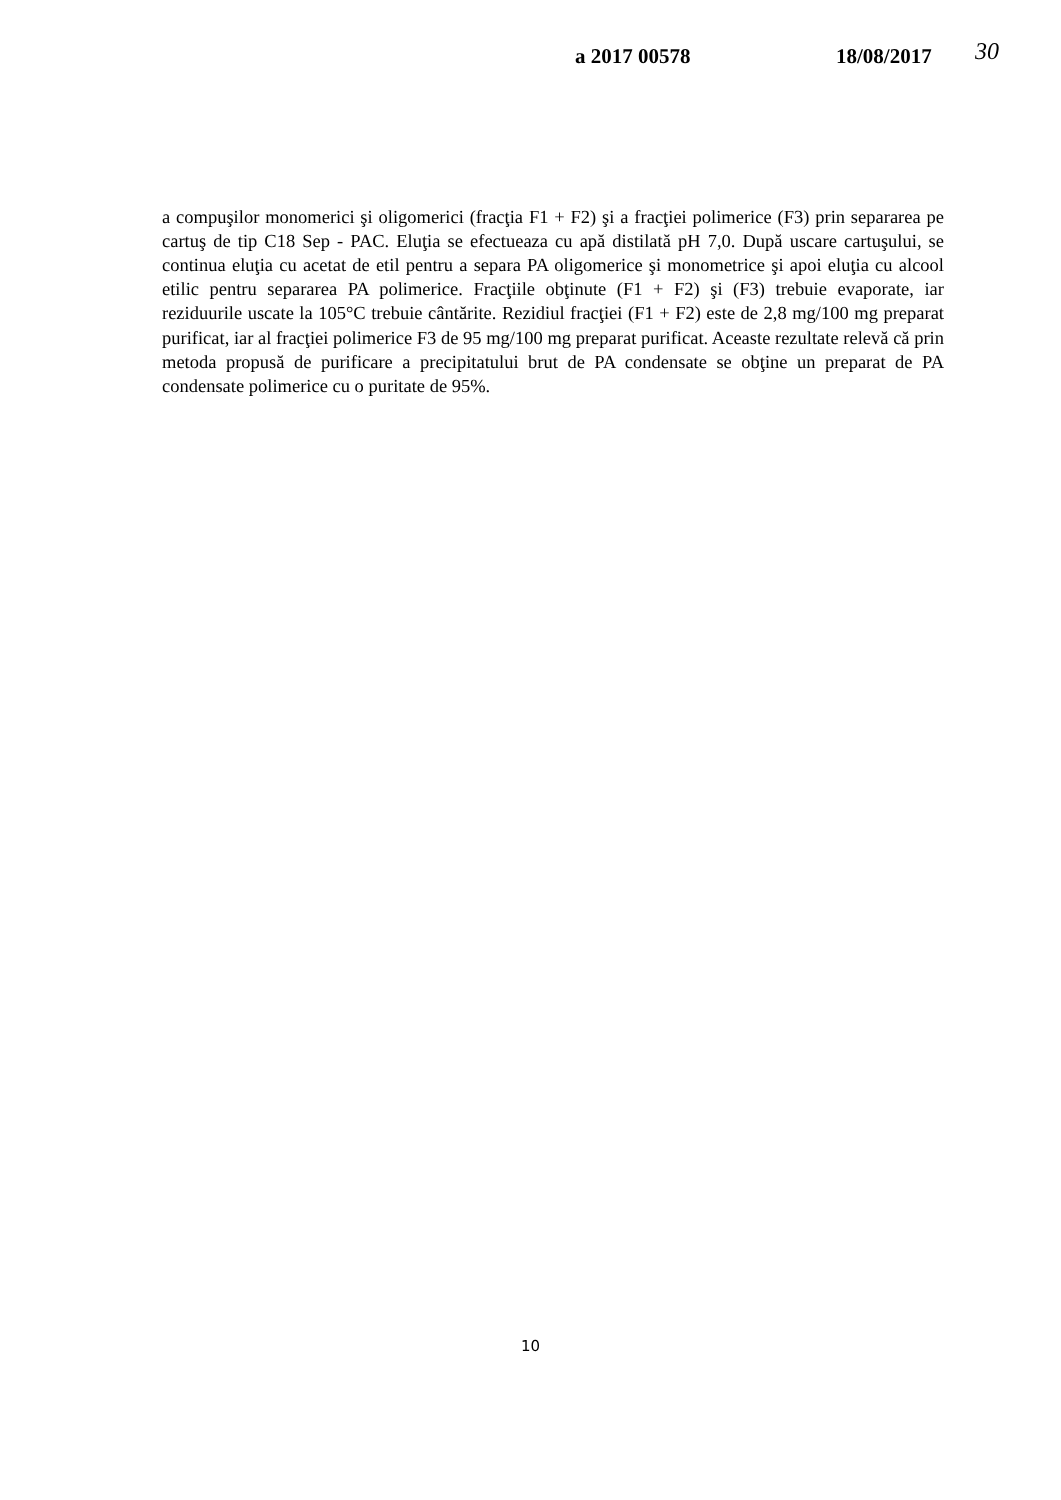a 2017 00578 18/08/2017 30
a compuşilor monomerici şi oligomerici (fracţia F1 + F2) şi a fracţiei polimerice (F3) prin separarea pe cartuş de tip C18 Sep - PAC. Eluţia se efectueaza cu apă distilată pH 7,0. După uscare cartuşului, se continua eluţia cu acetat de etil pentru a separa PA oligomerice şi monometrice şi apoi eluţia cu alcool etilic pentru separarea PA polimerice. Fracţiile obţinute (F1 + F2) şi (F3) trebuie evaporate, iar reziduurile uscate la 105°C trebuie cântărite. Rezidiul fracţiei (F1 + F2) este de 2,8 mg/100 mg preparat purificat, iar al fracţiei polimerice F3 de 95 mg/100 mg preparat purificat. Aceaste rezultate relevă că prin metoda propusă de purificare a precipitatului brut de PA condensate se obţine un preparat de PA condensate polimerice cu o puritate de 95%.
10